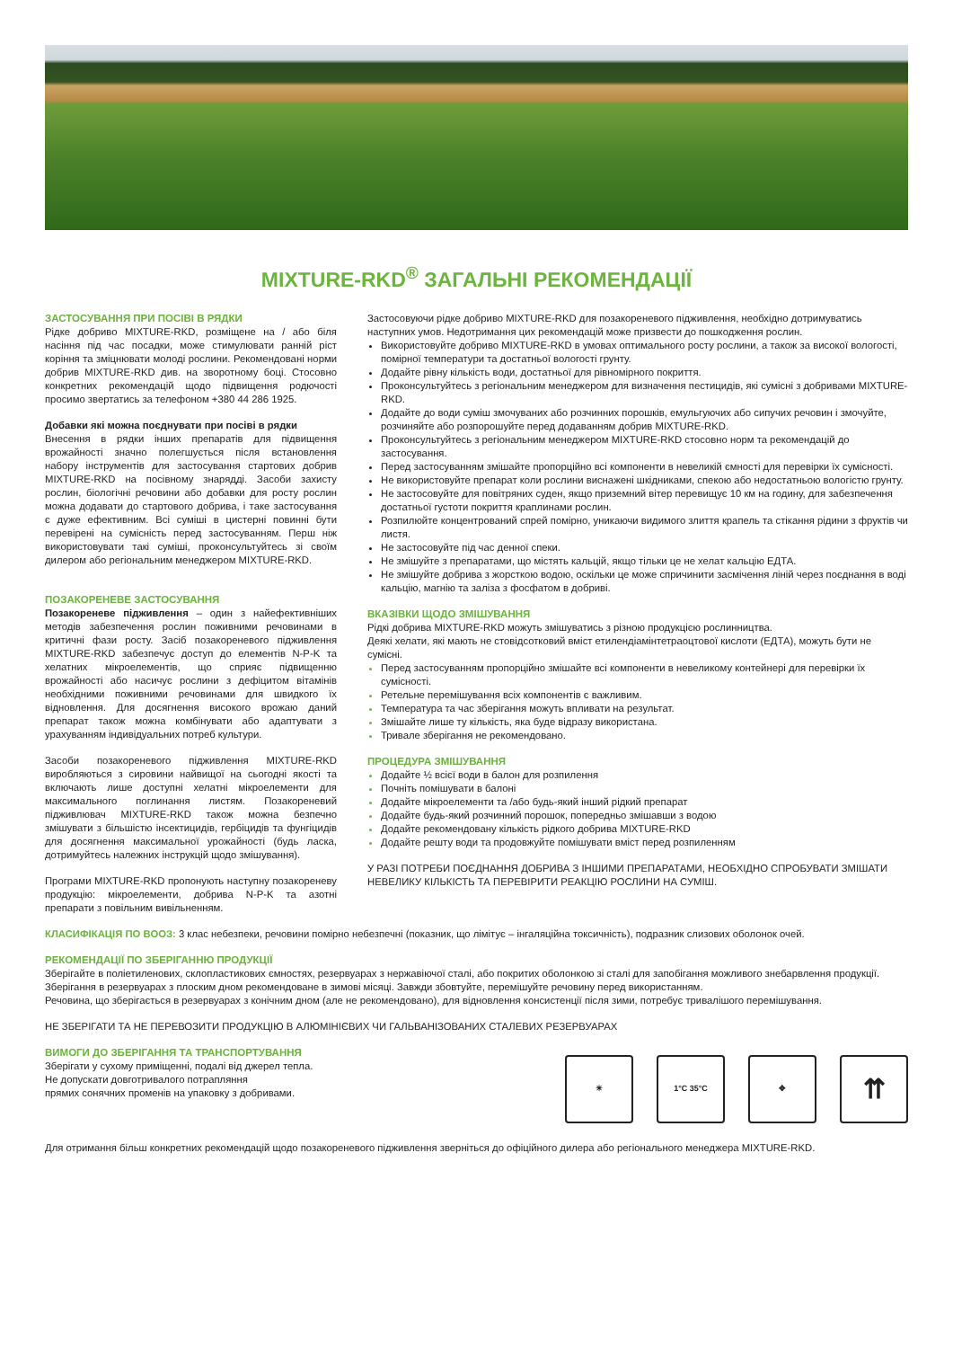MIXTURE-RKD<sup>®</sup> ЗАГАЛЬНІ РЕКОМЕНДАЦІЇ
ЗАСТОСУВАННЯ ПРИ ПОСІВІ В РЯДКИ
Рідке добриво MIXTURE-RKD, розміщене на / або біля насіння під час посадки, може стимулювати ранній ріст коріння та зміцнювати молоді рослини. Рекомендовані норми добрив MIXTURE-RKD див. на зворотному боці. Стосовно конкретних рекомендацій щодо підвищення родючості просимо звертатись за телефоном +380 44 286 1925.
Добавки які можна поєднувати при посіві в рядки
Внесення в рядки інших препаратів для підвищення врожайності значно полегшується після встановлення набору інструментів для застосування стартових добрив MIXTURE-RKD на посівному знарядді. Засоби захисту рослин, біологічні речовини або добавки для росту рослин можна додавати до стартового добрива, і таке застосування є дуже ефективним. Всі суміші в цистерні повинні бути перевірені на сумісність перед застосуванням. Перш ніж використовувати такі суміші, проконсультуйтесь зі своїм дилером або регіональним менеджером MIXTURE-RKD.
ПОЗАКОРЕНЕВЕ ЗАСТОСУВАННЯ
Позакореневе підживлення – один з найефективніших методів забезпечення рослин поживними речовинами в критичні фази росту. Засіб позакореневого підживлення MIXTURE-RKD забезпечує доступ до елементів N-P-K та хелатних мікроелементів, що сприяє підвищенню врожайності або насичує рослини з дефіцитом вітамінів необхідними поживними речовинами для швидкого їх відновлення. Для досягнення високого врожаю даний препарат також можна комбінувати або адаптувати з урахуванням індивідуальних потреб культури.
Засоби позакореневого підживлення MIXTURE-RKD виробляються з сировини найвищої на сьогодні якості та включають лише доступні хелатні мікроелементи для максимального поглинання листям. Позакореневий підживлювач MIXTURE-RKD також можна безпечно змішувати з більшістю інсектицидів, гербіцидів та фунгіцидів для досягнення максимальної урожайності (будь ласка, дотримуйтесь належних інструкцій щодо змішування).
Програми MIXTURE-RKD пропонують наступну позакореневу продукцію: мікроелементи, добрива N-P-K та азотні препарати з повільним вивільненням.
Застосовуючи рідке добриво MIXTURE-RKD для позакореневого підживлення, необхідно дотримуватись наступних умов. Недотримання цих рекомендацій може призвести до пошкодження рослин.
Використовуйте добриво MIXTURE-RKD в умовах оптимального росту рослини, а також за високої вологості, помірної температури та достатньої вологості грунту.
Додайте рівну кількість води, достатньої для рівномірного покриття.
Проконсультуйтесь з регіональним менеджером для визначення пестицидів, які сумісні з добривами MIXTURE-RKD.
Додайте до води суміш змочуваних або розчинних порошків, емульгуючих або сипучих речовин і змочуйте, розчиняйте або розпорошуйте перед додаванням добрив MIXTURE-RKD.
Проконсультуйтесь з регіональним менеджером MIXTURE-RKD стосовно норм та рекомендацій до застосування.
Перед застосуванням змішайте пропорційно всі компоненти в невеликій ємності для перевірки їх сумісності.
Не використовуйте препарат коли рослини виснажені шкідниками, спекою або недостатньою вологістю грунту.
Не застосовуйте для повітряних суден, якщо приземний вітер перевищує 10 км на годину, для забезпечення достатньої густоти покриття краплинами рослин.
Розпилюйте концентрований спрей помірно, уникаючи видимого злиття крапель та стікання рідини з фруктів чи листя.
Не застосовуйте під час денної спеки.
Не змішуйте з препаратами, що містять кальцій, якщо тільки це не хелат кальцію ЕДТА.
Не змішуйте добрива з жорсткою водою, оскільки це може спричинити засмічення ліній через поєднання в воді кальцію, магнію та заліза з фосфатом в добриві.
ВКАЗІВКИ ЩОДО ЗМІШУВАННЯ
Рідкі добрива MIXTURE-RKD можуть змішуватись з різною продукцією рослинництва.
Деякі хелати, які мають не стовідсотковий вміст етилендіамінтетраоцтової кислоти (ЕДТА), можуть бути не сумісні.
Перед застосуванням пропорційно змішайте всі компоненти в невеликому контейнері для перевірки їх сумісності.
Ретельне перемішування всіх компонентів є важливим.
Температура та час зберігання можуть впливати на результат.
Змішайте лише ту кількість, яка буде відразу використана.
Тривале зберігання не рекомендовано.
ПРОЦЕДУРА ЗМІШУВАННЯ
Додайте ½ всієї води в балон для розпилення
Почніть помішувати в балоні
Додайте мікроелементи та /або будь-який інший рідкий препарат
Додайте будь-який розчинний порошок, попередньо змішавши з водою
Додайте рекомендовану кількість рідкого добрива MIXTURE-RKD
Додайте решту води та продовжуйте помішувати вміст перед розпиленням
У РАЗІ ПОТРЕБИ ПОЄДНАННЯ ДОБРИВА З ІНШИМИ ПРЕПАРАТАМИ, НЕОБХІДНО СПРОБУВАТИ ЗМІШАТИ НЕВЕЛИКУ КІЛЬКІСТЬ ТА ПЕРЕВІРИТИ РЕАКЦІЮ РОСЛИНИ НА СУМІШ.
КЛАСИФІКАЦІЯ ПО ВООЗ: 3 клас небезпеки, речовини помірно небезпечні (показник, що лімітує – інгаляційна токсичність), подразник слизових оболонок очей.
РЕКОМЕНДАЦІЇ ПО ЗБЕРІГАННЮ ПРОДУКЦІЇ
Зберігайте в поліетиленових, склопластикових ємностях, резервуарах з нержавіючої сталі, або покритих оболонкою зі сталі для запобігання можливого знебарвлення продукції.
Зберігання в резервуарах з плоским дном рекомендоване в зимові місяці. Завжди збовтуйте, перемішуйте речовину перед використанням.
Речовина, що зберігається в резервуарах з конічним дном (але не рекомендовано), для відновлення консистенції після зими, потребує тривалішого перемішування.
НЕ ЗБЕРІГАТИ ТА НЕ ПЕРЕВОЗИТИ ПРОДУКЦІЮ В АЛЮМІНІЄВИХ ЧИ ГАЛЬВАНІЗОВАНИХ СТАЛЕВИХ РЕЗЕРВУАРАХ
ВИМОГИ ДО ЗБЕРІГАННЯ ТА ТРАНСПОРТУВАННЯ
Зберігати у сухому приміщенні, подалі від джерел тепла.
Не допускати довготривалого потрапляння
прямих сонячних променів на упаковку з добривами.
☀ 1°C 35°C ✥
⇈
Для отримання більш конкретних рекомендацій щодо позакореневого підживлення зверніться до офіційного дилера або регіонального менеджера MIXTURE-RKD.